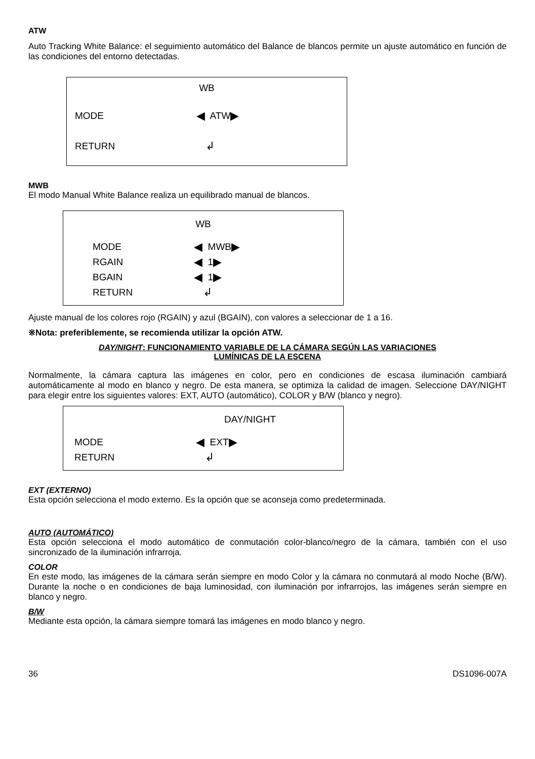ATW
Auto Tracking White Balance: el seguimiento automático del Balance de blancos permite un ajuste automático en función de las condiciones del entorno detectadas.
WB
MODE ◀ ATW ▶
RETURN ↲
MWB
El modo Manual White Balance realiza un equilibrado manual de blancos.
WB
MODE ◀ MWB ▶
RGAIN ◀ 1 ▶
BGAIN ◀ 1 ▶
RETURN ↲
Ajuste manual de los colores rojo (RGAIN) y azul (BGAIN), con valores a seleccionar de 1 a 16.
※Nota: preferiblemente, se recomienda utilizar la opción ATW.
DAY/NIGHT: FUNCIONAMIENTO VARIABLE DE LA CÁMARA SEGÚN LAS VARIACIONES
LUMÍNICAS DE LA ESCENA
Normalmente, la cámara captura las imágenes en color, pero en condiciones de escasa iluminación cambiará automáticamente al modo en blanco y negro. De esta manera, se optimiza la calidad de imagen. Seleccione DAY/NIGHT para elegir entre los siguientes valores: EXT, AUTO (automático), COLOR y B/W (blanco y negro).
DAY/NIGHT
MODE ◀ EXT ▶
RETURN ↲
EXT (EXTERNO)
Esta opción selecciona el modo externo. Es la opción que se aconseja como predeterminada.
AUTO (AUTOMÁTICO)
Esta opción selecciona el modo automático de conmutación color-blanco/negro de la cámara, también con el uso sincronizado de la iluminación infrarroja.
COLOR
En este modo, las imágenes de la cámara serán siempre en modo Color y la cámara no conmutará al modo Noche (B/W). Durante la noche o en condiciones de baja luminosidad, con iluminación por infrarrojos, las imágenes serán siempre en blanco y negro.
B/W
Mediante esta opción, la cámara siempre tomará las imágenes en modo blanco y negro.
36 DS1096-007A